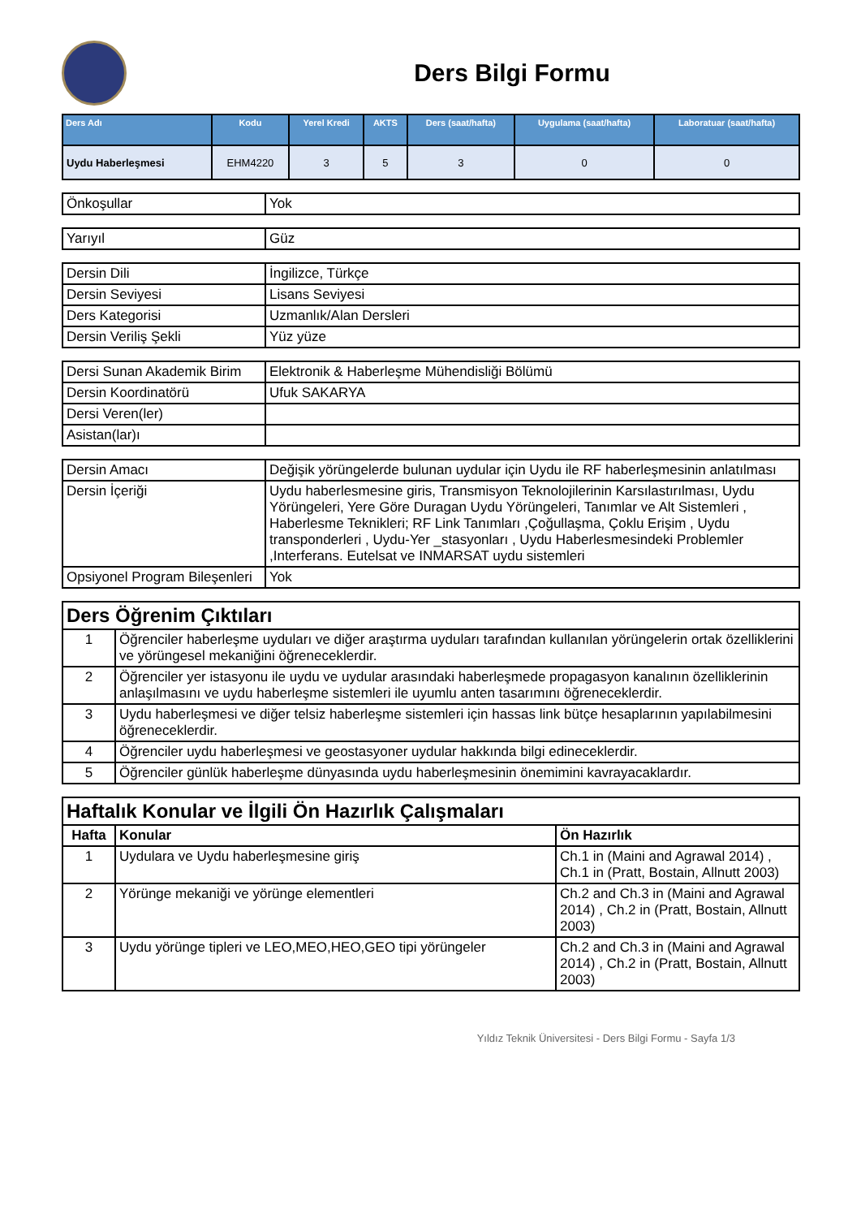Ders Bilgi Formu
| Ders Adı | Kodu | Yerel Kredi | AKTS | Ders (saat/hafta) | Uygulama (saat/hafta) | Laboratuar (saat/hafta) |
| --- | --- | --- | --- | --- | --- | --- |
| Uydu Haberleşmesi | EHM4220 | 3 | 5 | 3 | 0 | 0 |
| Önkoşullar | Yok |
| Yarıyıl | Güz |
| Dersin Dili | İngilizce, Türkçe |
| Dersin Seviyesi | Lisans Seviyesi |
| Ders Kategorisi | Uzmanlık/Alan Dersleri |
| Dersin Veriliş Şekli | Yüz yüze |
| Dersi Sunan Akademik Birim | Elektronik & Haberleşme Mühendisliği Bölümü |
| Dersin Koordinatörü | Ufuk SAKARYA |
| Dersi Veren(ler) | |
| Asistan(lar)ı | |
| Dersin Amacı | Değişik yörüngelerde bulunan uydular için Uydu ile RF haberleşmesinin anlatılması |
| Dersin İçeriği | Uydu haberlesmesine giris, Transmisyon Teknolojilerinin Karsılastırılması, Uydu Yörüngeleri, Yere Göre Duragan Uydu Yörüngeleri, Tanımlar ve Alt Sistemleri , Haberlesme Teknikleri; RF Link Tanımları ,Çoğullaşma, Çoklu Erişim , Uydu transponderleri , Uydu-Yer _stasyonları , Uydu Haberlesmesindeki Problemler ,Interferans. Eutelsat ve INMARSAT uydu sistemleri |
| Opsiyonel Program Bileşenleri | Yok |
| Ders Öğrenim Çıktıları | |
| 1 | Öğrenciler haberleşme uyduları ve diğer araştırma uyduları tarafından kullanılan yörüngelerin ortak özelliklerini ve yörüngesel mekaniğini öğreneceklerdir. |
| 2 | Öğrenciler yer istasyonu ile uydu ve uydular arasındaki haberleşmede propagasyon kanalının özelliklerinin anlaşılmasını ve uydu haberleşme sistemleri ile uyumlu anten tasarımını öğreneceklerdir. |
| 3 | Uydu haberleşmesi ve diğer telsiz haberleşme sistemleri için hassas link bütçe hesaplarının yapılabilmesini öğreneceklerdir. |
| 4 | Öğrenciler uydu haberleşmesi ve geostasyoner uydular hakkında bilgi edineceklerdir. |
| 5 | Öğrenciler günlük haberleşme dünyasında uydu haberleşmesinin önemimini kavrayacaklardır. |
| Haftalık Konular ve İlgili Ön Hazırlık Çalışmaları | | |
| Hafta | Konular | Ön Hazırlık |
| 1 | Uydulara ve Uydu haberleşmesine giriş | Ch.1 in (Maini and Agrawal 2014) , Ch.1 in (Pratt, Bostain, Allnutt 2003) |
| 2 | Yörünge mekaniği ve yörünge elementleri | Ch.2 and Ch.3 in (Maini and Agrawal 2014) , Ch.2 in (Pratt, Bostain, Allnutt 2003) |
| 3 | Uydu yörünge tipleri ve LEO,MEO,HEO,GEO tipi yörüngeler | Ch.2 and Ch.3 in (Maini and Agrawal 2014) , Ch.2 in (Pratt, Bostain, Allnutt 2003) |
Yıldız Teknik Üniversitesi - Ders Bilgi Formu - Sayfa 1/3